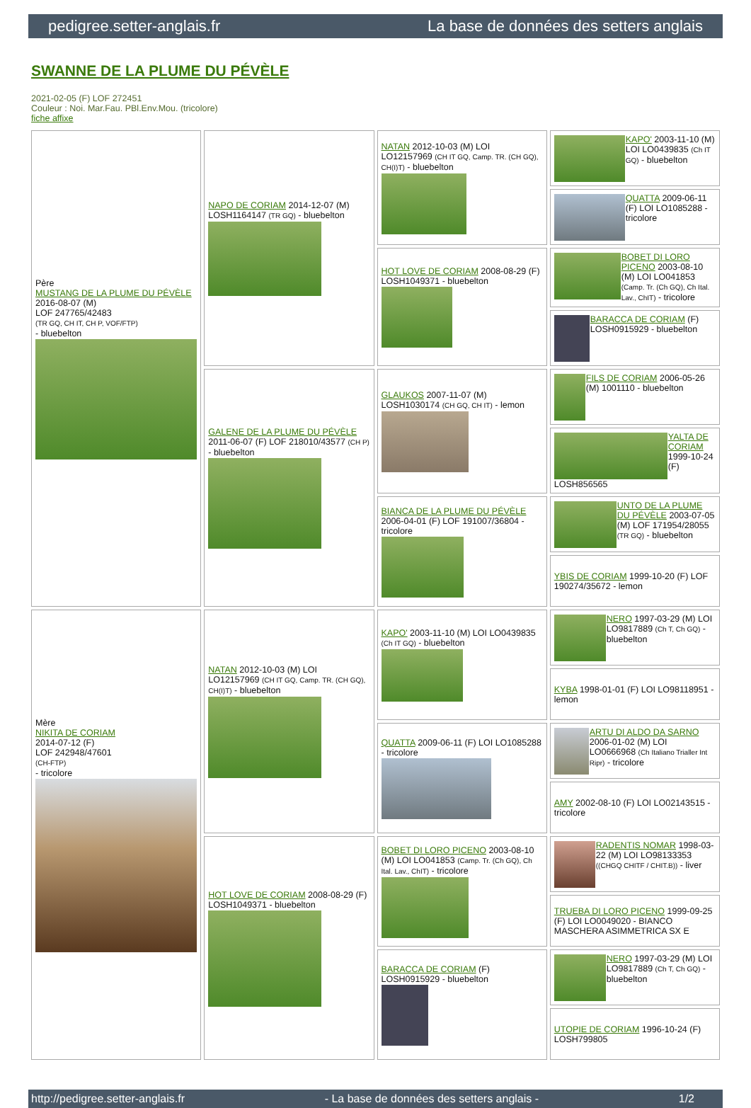pedigree.setter-anglais.fr La base de données des setters anglais
SWANNE DE LA PLUME DU PÉVÈLE
2021-02-05 (F) LOF 272451
Couleur : Noi. Mar.Fau. PBl.Env.Mou. (tricolore)
fiche affixe
| Père MUSTANG DE LA PLUME DU PÉVÈLE 2016-08-07 (M) LOF 247765/42483 (TR GQ, CH IT, CH P, VOF/FTP) - bluebelton | NAPO DE CORIAM 2014-12-07 (M) LOSH1164147 (TR GQ) - bluebelton | NATAN 2012-10-03 (M) LOI LO12157969 (CH IT GQ, Camp. TR. (CH GQ), CH(I)T) - bluebelton | KAPO' 2003-11-10 (M) LOI LO0439835 (Ch IT GQ) - bluebelton |
| | | | QUATTA 2009-06-11 (F) LOI LO1085288 - tricolore |
| | | HOT LOVE DE CORIAM 2008-08-29 (F) LOSH1049371 - bluebelton | BOBET DI LORO PICENO 2003-08-10 (M) LOI LO041853 (Camp. Tr. (Ch GQ), Ch Ital. Lav., ChIT) - tricolore |
| | | | BARACCA DE CORIAM (F) LOSH0915929 - bluebelton |
| | GALENE DE LA PLUME DU PÉVÈLE 2011-06-07 (F) LOF 218010/43577 (CH P) - bluebelton | GLAUKOS 2007-11-07 (M) LOSH1030174 (CH GQ, CH IT) - lemon | FILS DE CORIAM 2006-05-26 (M) 1001110 - bluebelton |
| | | | YALTA DE CORIAM 1999-10-24 (F) LOSH856565 |
| | | BIANCA DE LA PLUME DU PÉVÈLE 2006-04-01 (F) LOF 191007/36804 - tricolore | UNTO DE LA PLUME DU PÉVÈLE 2003-07-05 (M) LOF 171954/28055 (TR GQ) - bluebelton |
| | | | YBIS DE CORIAM 1999-10-20 (F) LOF 190274/35672 - lemon |
| Mère NIKITA DE CORIAM 2014-07-12 (F) LOF 242948/47601 (CH-FTP) - tricolore | NATAN 2012-10-03 (M) LOI LO12157969 (CH IT GQ, Camp. TR. (CH GQ), CH(I)T) - bluebelton | KAPO' 2003-11-10 (M) LOI LO0439835 (Ch IT GQ) - bluebelton | NERO 1997-03-29 (M) LOI LO9817889 (Ch T, Ch GQ) - bluebelton |
| | | | KYBA 1998-01-01 (F) LOI LO98118951 - lemon |
| | | QUATTA 2009-06-11 (F) LOI LO1085288 - tricolore | ARTU DI ALDO DA SARNO 2006-01-02 (M) LOI LO0666968 (Ch Italiano Trialler Int Ripr) - tricolore |
| | | | AMY 2002-08-10 (F) LOI LO02143515 - tricolore |
| | HOT LOVE DE CORIAM 2008-08-29 (F) LOSH1049371 - bluebelton | BOBET DI LORO PICENO 2003-08-10 (M) LOI LO041853 (Camp. Tr. (Ch GQ), Ch Ital. Lav., ChIT) - tricolore | RADENTIS NOMAR 1998-03-22 (M) LOI LO98133353 ((CHGQ CHITF / CHIT.B)) - liver |
| | | | TRUEBA DI LORO PICENO 1999-09-25 (F) LOI LO0049020 - BIANCO MASCHERA ASIMMETRICA SX E |
| | | BARACCA DE CORIAM (F) LOSH0915929 - bluebelton | NERO 1997-03-29 (M) LOI LO9817889 (Ch T, Ch GQ) - bluebelton |
| | | | UTOPIE DE CORIAM 1996-10-24 (F) LOSH799805 |
http://pedigree.setter-anglais.fr - La base de données des setters anglais - 1/2